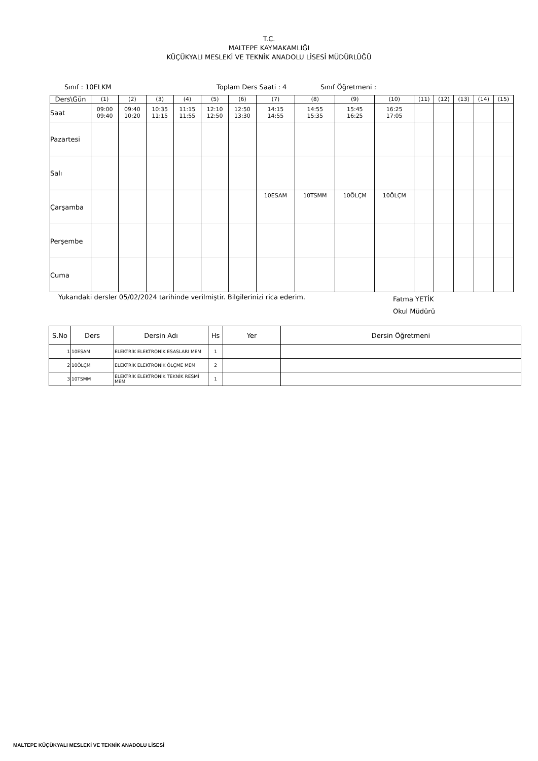T.C.
MALTEPE KAYMAKAMLIĞI
KÜÇÜKYALI MESLEKİ VE TEKNİK ANADOLU LİSESİ MÜDÜRLÜĞÜ
Sınıf : 10ELKM Toplam Ders Saati : 4 Sınıf Öğretmeni :
| Ders\Gün | (1) | (2) | (3) | (4) | (5) | (6) | (7) | (8) | (9) | (10) | (11) | (12) | (13) | (14) | (15) |
| --- | --- | --- | --- | --- | --- | --- | --- | --- | --- | --- | --- | --- | --- | --- | --- |
| Saat | 09:00 09:40 | 09:40 10:20 | 10:35 11:15 | 11:15 11:55 | 12:10 12:50 | 12:50 13:30 | 14:15 14:55 | 14:55 15:35 | 15:45 16:25 | 16:25 17:05 | | | | | |
| Pazartesi | | | | | | | | | | | | | | | |
| Salı | | | | | | | | | | | | | | | |
| Çarşamba | | | | | | | 10ESAM | 10TSMM | 10ÖLÇM | 10ÖLÇM | | | | | |
| Perşembe | | | | | | | | | | | | | | | |
| Cuma | | | | | | | | | | | | | | | |
Yukarıdaki dersler 05/02/2024 tarihinde verilmiştir. Bilgilerinizi rica ederim. Fatma YETİK
Okul Müdürü
| S.No | Ders | Dersin Adı | Hs | Yer | Dersin Öğretmeni |
| --- | --- | --- | --- | --- | --- |
| 1 | 10ESAM | ELEKTRİK ELEKTRONİK ESASLARI MEM | 1 | | |
| 2 | 10ÖLÇM | ELEKTRİK ELEKTRONİK ÖLÇME MEM | 2 | | |
| 3 | 10TSMM | ELEKTRİK ELEKTRONİK TEKNİK RESMİ MEM | 1 | | |
MALTEPE KÜÇÜKYALI MESLEKİ VE TEKNİK ANADOLU LİSESİ